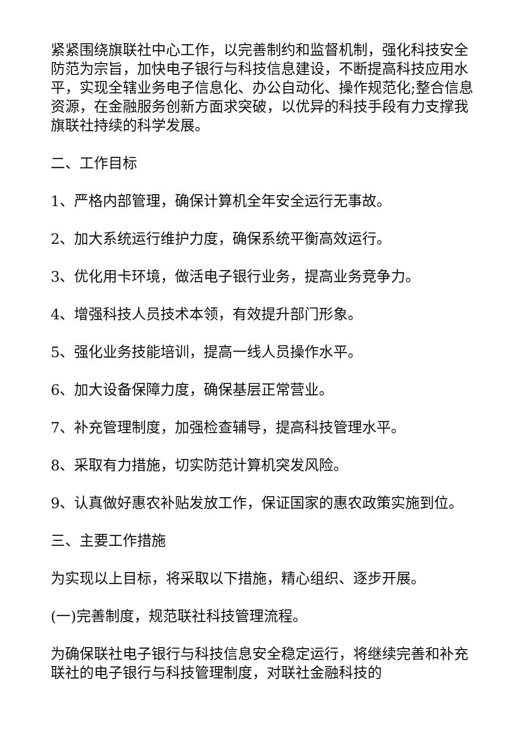紧紧围绕旗联社中心工作，以完善制约和监督机制，强化科技安全防范为宗旨，加快电子银行与科技信息建设，不断提高科技应用水平，实现全辖业务电子信息化、办公自动化、操作规范化;整合信息资源，在金融服务创新方面求突破，以优异的科技手段有力支撑我旗联社持续的科学发展。
二、工作目标
1、严格内部管理，确保计算机全年安全运行无事故。
2、加大系统运行维护力度，确保系统平衡高效运行。
3、优化用卡环境，做活电子银行业务，提高业务竞争力。
4、增强科技人员技术本领，有效提升部门形象。
5、强化业务技能培训，提高一线人员操作水平。
6、加大设备保障力度，确保基层正常营业。
7、补充管理制度，加强检查辅导，提高科技管理水平。
8、采取有力措施，切实防范计算机突发风险。
9、认真做好惠农补贴发放工作，保证国家的惠农政策实施到位。
三、主要工作措施
为实现以上目标，将采取以下措施，精心组织、逐步开展。
(一)完善制度，规范联社科技管理流程。
为确保联社电子银行与科技信息安全稳定运行，将继续完善和补充联社的电子银行与科技管理制度，对联社金融科技的